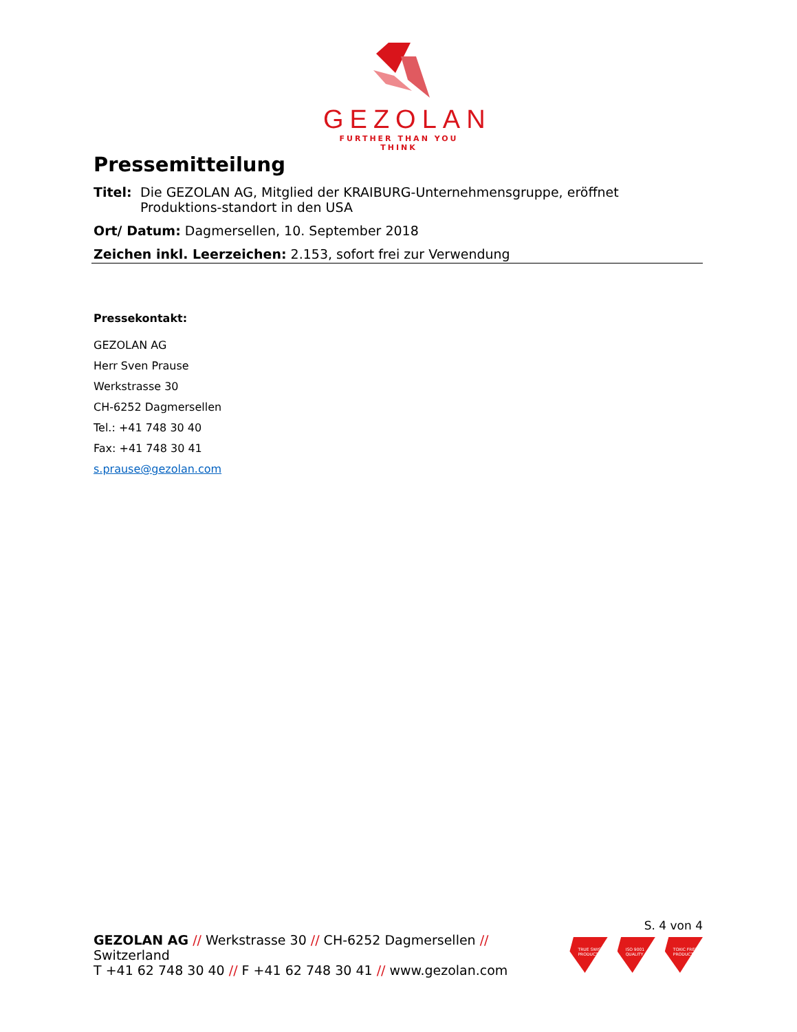GEZOLAN
FURTHER THAN YOU THINK
Pressemitteilung
Titel: Die GEZOLAN AG, Mitglied der KRAIBURG-Unternehmensgruppe, eröffnet Produktions-standort in den USA
Ort/ Datum: Dagmersellen, 10. September 2018
Zeichen inkl. Leerzeichen: 2.153, sofort frei zur Verwendung
Pressekontakt:
GEZOLAN AG
Herr Sven Prause
Werkstrasse 30
CH-6252 Dagmersellen
Tel.: +41 748 30 40
Fax: +41 748 30 41
s.prause@gezolan.com
S. 4 von 4
GEZOLAN AG // Werkstrasse 30 // CH-6252 Dagmersellen // Switzerland
T +41 62 748 30 40 // F +41 62 748 30 41 // www.gezolan.com
TRUE SWISS PRODUCT
ISO 9001 QUALITY
TOXIC FREE PRODUCT